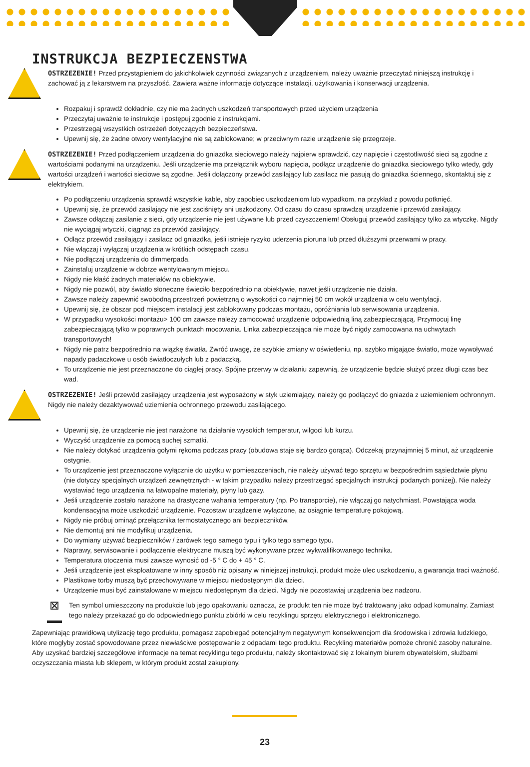INSTRUKCJA BEZPIECZENSTWA
OSTRZEZENIE! Przed przystąpieniem do jakichkolwiek czynności związanych z urządzeniem, należy uważnie przeczytać niniejszą instrukcję i zachować ją z lekarstwem na przyszłość. Zawiera ważne informacje dotyczące instalacji, użytkowania i konserwacji urządzenia.
Rozpakuj i sprawdź dokładnie, czy nie ma żadnych uszkodzeń transportowych przed użyciem urządzenia
Przeczytaj uważnie te instrukcje i postępuj zgodnie z instrukcjami.
Przestrzegaj wszystkich ostrzeżeń dotyczących bezpieczeństwa.
Upewnij się, że żadne otwory wentylacyjne nie są zablokowane; w przeciwnym razie urządzenie się przegrzeje.
OSTRZEZENIE! Przed podłączeniem urządzenia do gniazdka sieciowego należy najpierw sprawdzić, czy napięcie i częstotliwość sieci są zgodne z wartościami podanymi na urządzeniu. Jeśli urządzenie ma przełącznik wyboru napięcia, podłącz urządzenie do gniazdka sieciowego tylko wtedy, gdy wartości urządzeń i wartości sieciowe są zgodne. Jeśli dołączony przewód zasilający lub zasilacz nie pasują do gniazdka ściennego, skontaktuj się z elektrykiem.
Po podłączeniu urządzenia sprawdź wszystkie kable, aby zapobiec uszkodzeniom lub wypadkom, na przykład z powodu potknięć.
Upewnij się, że przewód zasilający nie jest zaciśnięty ani uszkodzony. Od czasu do czasu sprawdzaj urządzenie i przewód zasilający.
Zawsze odłączaj zasilanie z sieci, gdy urządzenie nie jest używane lub przed czyszczeniem! Obsługuj przewód zasilający tylko za wtyczkę. Nigdy nie wyciągaj wtyczki, ciągnąc za przewód zasilający.
Odłącz przewód zasilający i zasilacz od gniazdka, jeśli istnieje ryzyko uderzenia pioruna lub przed dłuższymi przerwami w pracy.
Nie włączaj i wyłączaj urządzenia w krótkich odstępach czasu.
Nie podłączaj urządzenia do dimmerpada.
Zainstaluj urządzenie w dobrze wentylowanym miejscu.
Nigdy nie kłaść żadnych materiałów na obiektywie.
Nigdy nie pozwól, aby światło słoneczne świeciło bezpośrednio na obiektywie, nawet jeśli urządzenie nie działa.
Zawsze należy zapewnić swobodną przestrzeń powietrzną o wysokości co najmniej 50 cm wokół urządzenia w celu wentylacji.
Upewnij się, że obszar pod miejscem instalacji jest zablokowany podczas montażu, opróżniania lub serwisowania urządzenia.
W przypadku wysokości montażu> 100 cm zawsze należy zamocować urządzenie odpowiednią liną zabezpieczającą. Przymocuj linę zabezpieczającą tylko w poprawnych punktach mocowania. Linka zabezpieczająca nie może być nigdy zamocowana na uchwytach transportowych!
Nigdy nie patrz bezpośrednio na wiązkę światła. Zwróć uwagę, że szybkie zmiany w oświetleniu, np. szybko migające światło, może wywoływać napady padaczkowe u osób światłoczułych lub z padaczką.
To urządzenie nie jest przeznaczone do ciągłej pracy. Spójne przerwy w działaniu zapewnią, że urządzenie będzie służyć przez długi czas bez wad.
OSTRZEZENIE! Jeśli przewód zasilający urządzenia jest wyposażony w styk uziemiający, należy go podłączyć do gniazda z uziemieniem ochronnym. Nigdy nie należy dezaktywować uziemienia ochronnego przewodu zasilającego.
Upewnij się, że urządzenie nie jest narażone na działanie wysokich temperatur, wilgoci lub kurzu.
Wyczyść urządzenie za pomocą suchej szmatki.
Nie należy dotykać urządzenia gołymi rękoma podczas pracy (obudowa staje się bardzo gorąca). Odczekaj przynajmniej 5 minut, aż urządzenie ostygnie.
To urządzenie jest przeznaczone wyłącznie do użytku w pomieszczeniach, nie należy używać tego sprzętu w bezpośrednim sąsiedztwie płynu (nie dotyczy specjalnych urządzeń zewnętrznych - w takim przypadku należy przestrzegać specjalnych instrukcji podanych poniżej). Nie należy wystawiać tego urządzenia na łatwopalne materiały, płyny lub gazy.
Jeśli urządzenie zostało narażone na drastyczne wahania temperatury (np. Po transporcie), nie włączaj go natychmiast. Powstająca woda kondensacyjna może uszkodzić urządzenie. Pozostaw urządzenie wyłączone, aż osiągnie temperaturę pokojową.
Nigdy nie próbuj ominąć przełącznika termostatycznego ani bezpieczników.
Nie demontuj ani nie modyfikuj urządzenia.
Do wymiany używać bezpieczników / żarówek tego samego typu i tylko tego samego typu.
Naprawy, serwisowanie i podłączenie elektryczne muszą być wykonywane przez wykwalifikowanego technika.
Temperatura otoczenia musi zawsze wynosić od -5 ° C do + 45 ° C.
Jeśli urządzenie jest eksploatowane w inny sposób niż opisany w niniejszej instrukcji, produkt może ulec uszkodzeniu, a gwarancja traci ważność.
Plastikowe torby muszą być przechowywane w miejscu niedostępnym dla dzieci.
Urządzenie musi być zainstalowane w miejscu niedostępnym dla dzieci. Nigdy nie pozostawiaj urządzenia bez nadzoru.
⊠
Ten symbol umieszczony na produkcie lub jego opakowaniu oznacza, że produkt ten nie może być traktowany jako odpad komunalny. Zamiast tego należy przekazać go do odpowiedniego punktu zbiórki w celu recyklingu sprzętu elektrycznego i elektronicznego.
Zapewniając prawidłową utylizację tego produktu, pomagasz zapobiegać potencjalnym negatywnym konsekwencjom dla środowiska i zdrowia ludzkiego, które mogłyby zostać spowodowane przez niewłaściwe postępowanie z odpadami tego produktu. Recykling materiałów pomoże chronić zasoby naturalne. Aby uzyskać bardziej szczegółowe informacje na temat recyklingu tego produktu, należy skontaktować się z lokalnym biurem obywatelskim, służbami oczyszczania miasta lub sklepem, w którym produkt został zakupiony.
23